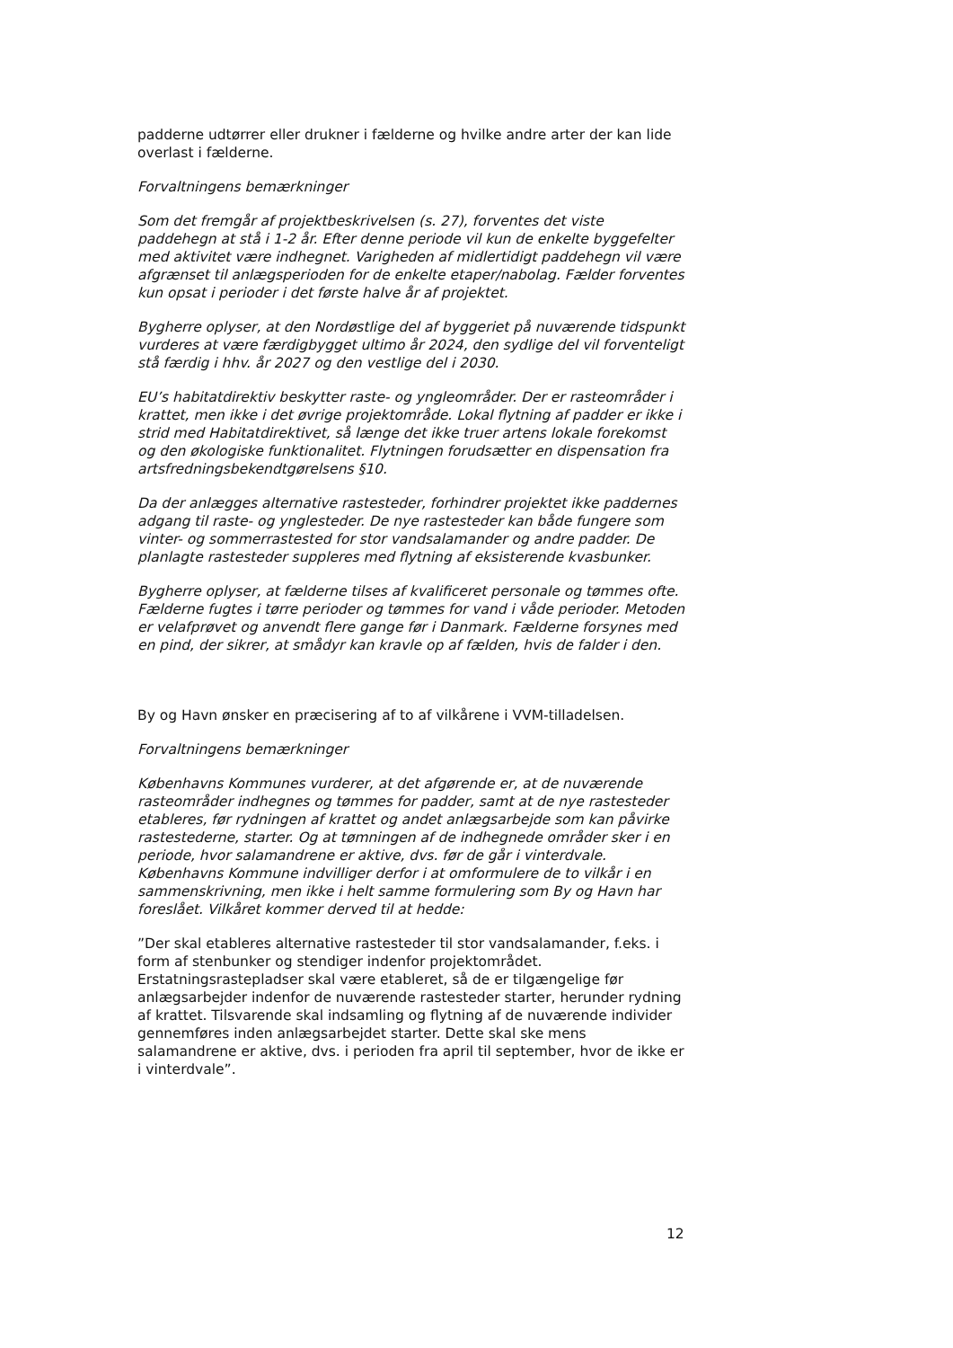padderne udtørrer eller drukner i fælderne og hvilke andre arter der kan lide overlast i fælderne.
Forvaltningens bemærkninger
Som det fremgår af projektbeskrivelsen (s. 27), forventes det viste paddehegn at stå i 1-2 år. Efter denne periode vil kun de enkelte byggefelter med aktivitet være indhegnet. Varigheden af midlertidigt paddehegn vil være afgrænset til anlægsperioden for de enkelte etaper/nabolag. Fælder forventes kun opsat i perioder i det første halve år af projektet.
Bygherre oplyser, at den Nordøstlige del af byggeriet på nuværende tidspunkt vurderes at være færdigbygget ultimo år 2024, den sydlige del vil forventeligt stå færdig i hhv. år 2027 og den vestlige del i 2030.
EU’s habitatdirektiv beskytter raste- og yngleområder. Der er rasteområder i krattet, men ikke i det øvrige projektområde. Lokal flytning af padder er ikke i strid med Habitatdirektivet, så længe det ikke truer artens lokale forekomst og den økologiske funktionalitet. Flytningen forudsætter en dispensation fra artsfredningsbekendtgørelsens §10.
Da der anlægges alternative rastesteder, forhindrer projektet ikke paddernes adgang til raste- og ynglesteder. De nye rastesteder kan både fungere som vinter- og sommerrastested for stor vandsalamander og andre padder. De planlagte rastesteder suppleres med flytning af eksisterende kvasbunker.
Bygherre oplyser, at fælderne tilses af kvalificeret personale og tømmes ofte. Fælderne fugtes i tørre perioder og tømmes for vand i våde perioder. Metoden er velafprøvet og anvendt flere gange før i Danmark. Fælderne forsynes med en pind, der sikrer, at smådyr kan kravle op af fælden, hvis de falder i den.
By og Havn ønsker en præcisering af to af vilkårene i VVM-tilladelsen.
Forvaltningens bemærkninger
Københavns Kommunes vurderer, at det afgørende er, at de nuværende rasteområder indhegnes og tømmes for padder, samt at de nye rastesteder etableres, før rydningen af krattet og andet anlægsarbejde som kan påvirke rastestederne, starter. Og at tømningen af de indhegnede områder sker i en periode, hvor salamandrene er aktive, dvs. før de går i vinterdvale. Københavns Kommune indvilliger derfor i at omformulere de to vilkår i en sammenskrivning, men ikke i helt samme formulering som By og Havn har foreslået. Vilkåret kommer derved til at hedde:
”Der skal etableres alternative rastesteder til stor vandsalamander, f.eks. i form af stenbunker og stendiger indenfor projektområdet. Erstatningsrastepladser skal være etableret, så de er tilgængelige før anlægsarbejder indenfor de nuværende rastesteder starter, herunder rydning af krattet. Tilsvarende skal indsamling og flytning af de nuværende individer gennemføres inden anlægsarbejdet starter. Dette skal ske mens salamandrene er aktive, dvs. i perioden fra april til september, hvor de ikke er i vinterdvale”.
12